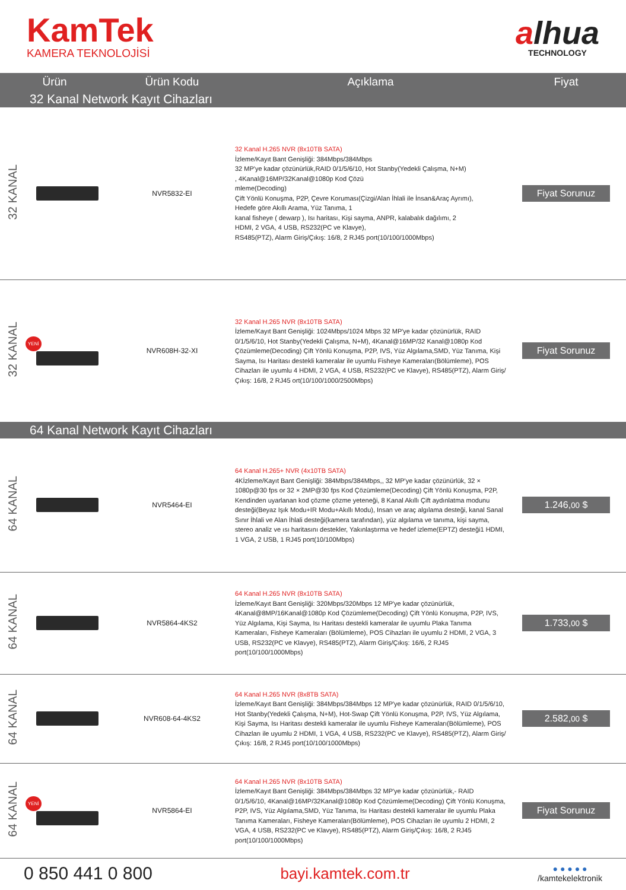KamTek
KAMERA TEKNOLOJİSİ
alhua
TECHNOLOGY
| Ürün | | Ürün Kodu | Açıklama | Fiyat |
| --- | --- | --- | --- | --- |
| 32 Kanal Network Kayıt Cihazları | | | | |
| 32 KANAL | | NVR5832-EI | 32 Kanal H.265 NVR (8x10TB SATA) İzleme/Kayıt Bant Genişliği: 384Mbps/384Mbps 32 MP'ye kadar çözünürlük,RAID 0/1/5/6/10, Hot Stanby(Yedekli Çalışma, N+M) , 4Kanal@16MP/32Kanal@1080p Kod Çözü mleme(Decoding) Çift Yönlü Konuşma, P2P, Çevre Koruması(Çizgi/Alan İhlali ile İnsan&Araç Ayrımı), Hedefe göre Akıllı Arama, Yüz Tanıma, 1 kanal fisheye ( dewarp ), Isı haritası, Kişi sayma, ANPR, kalabalık dağılımı, 2 HDMI, 2 VGA, 4 USB, RS232(PC ve Klavye), RS485(PTZ), Alarm Giriş/Çıkış: 16/8, 2 RJ45 port(10/100/1000Mbps) | Fiyat Sorunuz |
| 32 KANAL | YENİ | NVR608H-32-XI | 32 Kanal H.265 NVR (8x10TB SATA) İzleme/Kayıt Bant Genişliği: 1024Mbps/1024 Mbps 32 MP'ye kadar çözünürlük, RAID 0/1/5/6/10, Hot Stanby(Yedekli Çalışma, N+M), 4Kanal@16MP/32 Kanal@1080p Kod Çözümleme(Decoding) Çift Yönlü Konuşma, P2P, IVS, Yüz Algılama,SMD, Yüz Tanıma, Kişi Sayma, Isı Haritası destekli kameralar ile uyumlu Fisheye Kameraları(Bölümleme), POS Cihazları ile uyumlu 4 HDMI, 2 VGA, 4 USB, RS232(PC ve Klavye), RS485(PTZ), Alarm Giriş/Çıkış: 16/8, 2 RJ45 ort(10/100/1000/2500Mbps) | Fiyat Sorunuz |
| 64 Kanal Network Kayıt Cihazları | | | | |
| 64 KANAL | | NVR5464-EI | 64 Kanal H.265+ NVR (4x10TB SATA) 4Kİzleme/Kayıt Bant Genişliği: 384Mbps/384Mbps,, 32 MP'ye kadar çözünürlük, 32 × 1080p@30 fps or 32 × 2MP@30 fps Kod Çözümleme(Decoding) Çift Yönlü Konuşma, P2P, Kendinden uyarlanan kod çözme çözme yeteneği, 8 Kanal Akıllı Çift aydınlatma modunu desteği(Beyaz Işık Modu+IR Modu+Akıllı Modu), Insan ve araç algılama desteği, kanal Sanal Sınır İhlali ve Alan İhlali desteği(kamera tarafından), yüz algılama ve tanıma, kişi sayma, stereo analiz ve ısı haritasını destekler, Yakınlaştırma ve hedef izleme(EPTZ) desteği1 HDMI, 1 VGA, 2 USB, 1 RJ45 port(10/100Mbps) | 1.246, 00 $ |
| 64 KANAL | | NVR5864-4KS2 | 64 Kanal H.265 NVR (8x10TB SATA) İzleme/Kayıt Bant Genişliği: 320Mbps/320Mbps 12 MP'ye kadar çözünürlük, 4Kanal@8MP/16Kanal@1080p Kod Çözümleme(Decoding) Çift Yönlü Konuşma, P2P, IVS, Yüz Algılama, Kişi Sayma, Isı Haritası destekli kameralar ile uyumlu Plaka Tanıma Kameraları, Fisheye Kameraları (Bölümleme), POS Cihazları ile uyumlu 2 HDMI, 2 VGA, 3 USB, RS232(PC ve Klavye), RS485(PTZ), Alarm Giriş/Çıkış: 16/6, 2 RJ45 port(10/100/1000Mbps) | 1.733, 00 $ |
| 64 KANAL | | NVR608-64-4KS2 | 64 Kanal H.265 NVR (8x8TB SATA) İzleme/Kayıt Bant Genişliği: 384Mbps/384Mbps 12 MP'ye kadar çözünürlük, RAID 0/1/5/6/10, Hot Stanby(Yedekli Çalışma, N+M), Hot-Swap Çift Yönlü Konuşma, P2P, IVS, Yüz Algılama, Kişi Sayma, Isı Haritası destekli kameralar ile uyumlu Fisheye Kameraları(Bölümleme), POS Cihazları ile uyumlu 2 HDMI, 1 VGA, 4 USB, RS232(PC ve Klavye), RS485(PTZ), Alarm Giriş/Çıkış: 16/8, 2 RJ45 port(10/100/1000Mbps) | 2.582, 00 $ |
| 64 KANAL | YENİ | NVR5864-EI | 64 Kanal H.265 NVR (8x10TB SATA) İzleme/Kayıt Bant Genişliği: 384Mbps/384Mbps 32 MP'ye kadar çözünürlük,- RAID 0/1/5/6/10, 4Kanal@16MP/32Kanal@1080p Kod Çözümleme(Decoding) Çift Yönlü Konuşma, P2P, IVS, Yüz Algılama,SMD, Yüz Tanıma, Isı Haritası destekli kameralar ile uyumlu Plaka Tanıma Kameraları, Fisheye Kameraları(Bölümleme), POS Cihazları ile uyumlu 2 HDMI, 2 VGA, 4 USB, RS232(PC ve Klavye), RS485(PTZ), Alarm Giriş/Çıkış: 16/8, 2 RJ45 port(10/100/1000Mbps) | Fiyat Sorunuz |
0 850 441 0 800
bayi.kamtek.com.tr
● ● ● ● ●
/kamtekelektronik